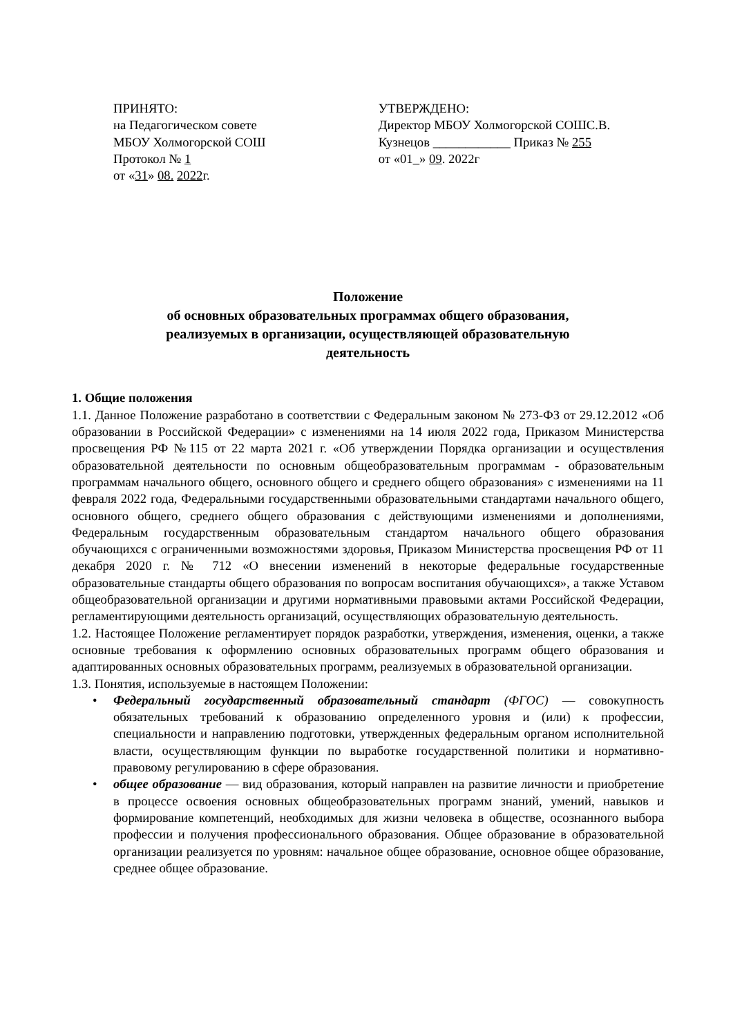ПРИНЯТО:
на Педагогическом совете
МБОУ Холмогорской СОШ
Протокол № 1
от «31» 08. 2022г.
УТВЕРЖДЕНО:
Директор МБОУ Холмогорской СОШС.В. Кузнецов ____________ Приказ № 255
от «01_» 09. 2022г
Положение
об основных образовательных программах общего образования,
реализуемых в организации, осуществляющей образовательную
деятельность
1. Общие положения
1.1. Данное Положение разработано в соответствии с Федеральным законом № 273-ФЗ от 29.12.2012 «Об образовании в Российской Федерации» с изменениями на 14 июля 2022 года, Приказом Министерства просвещения РФ №115 от 22 марта 2021 г. «Об утверждении Порядка организации и осуществления образовательной деятельности по основным общеобразовательным программам - образовательным программам начального общего, основного общего и среднего общего образования» с изменениями на 11 февраля 2022 года, Федеральными государственными образовательными стандартами начального общего, основного общего, среднего общего образования с действующими изменениями и дополнениями, Федеральным государственным образовательным стандартом начального общего образования обучающихся с ограниченными возможностями здоровья, Приказом Министерства просвещения РФ от 11 декабря 2020 г. № 712 «О внесении изменений в некоторые федеральные государственные образовательные стандарты общего образования по вопросам воспитания обучающихся», а также Уставом общеобразовательной организации и другими нормативными правовыми актами Российской Федерации, регламентирующими деятельность организаций, осуществляющих образовательную деятельность.
1.2. Настоящее Положение регламентирует порядок разработки, утверждения, изменения, оценки, а также основные требования к оформлению основных образовательных программ общего образования и адаптированных основных образовательных программ, реализуемых в образовательной организации.
1.3. Понятия, используемые в настоящем Положении:
• Федеральный государственный образовательный стандарт (ФГОС) — совокупность обязательных требований к образованию определенного уровня и (или) к профессии, специальности и направлению подготовки, утвержденных федеральным органом исполнительной власти, осуществляющим функции по выработке государственной политики и нормативно-правовому регулированию в сфере образования.
• общее образование — вид образования, который направлен на развитие личности и приобретение в процессе освоения основных общеобразовательных программ знаний, умений, навыков и формирование компетенций, необходимых для жизни человека в обществе, осознанного выбора профессии и получения профессионального образования. Общее образование в образовательной организации реализуется по уровням: начальное общее образование, основное общее образование, среднее общее образование.